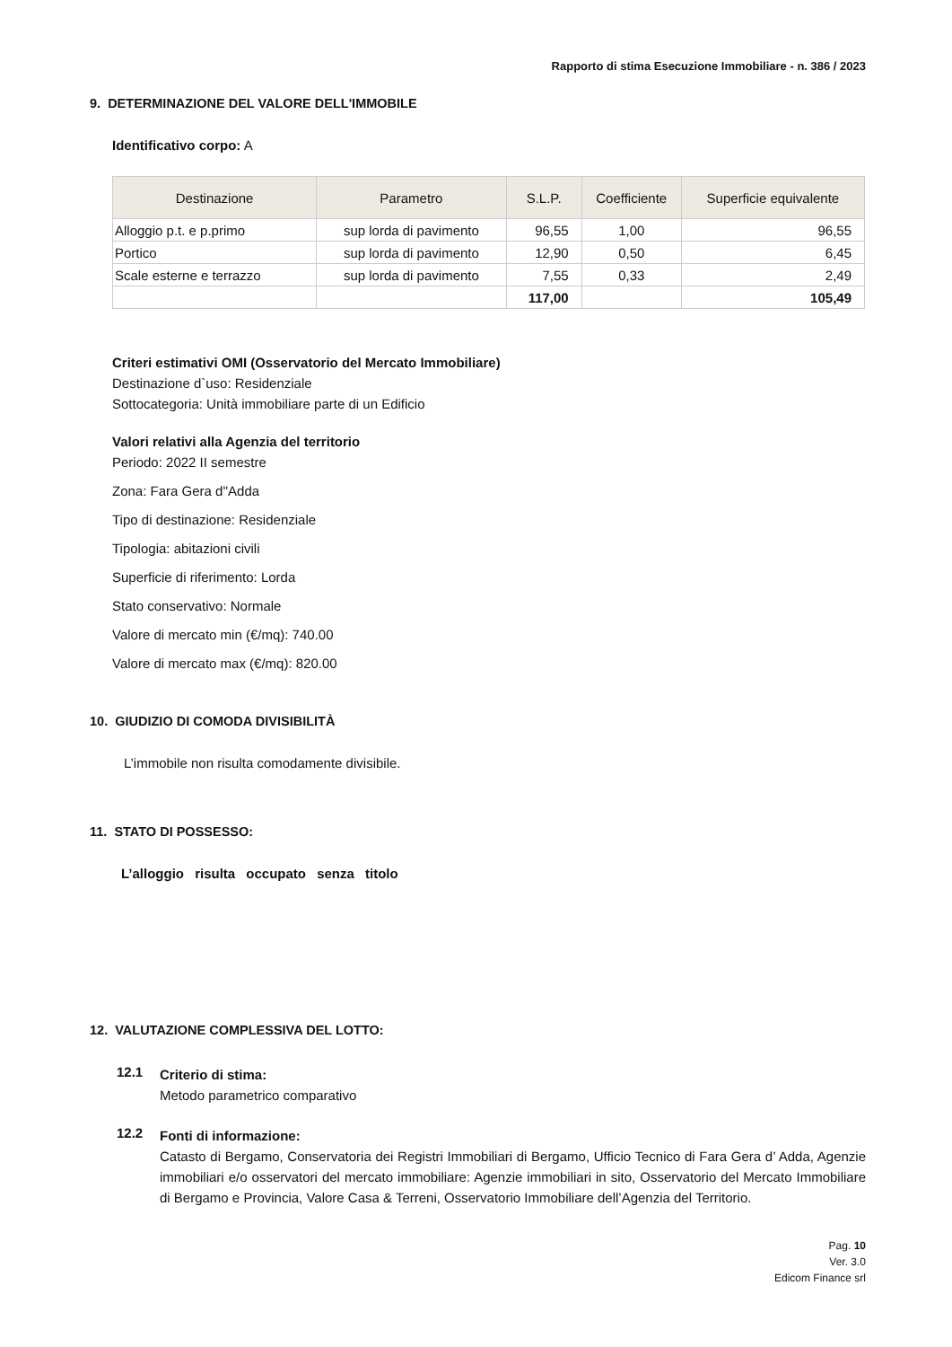Rapporto di stima Esecuzione Immobiliare - n. 386 / 2023
9. DETERMINAZIONE DEL VALORE DELL'IMMOBILE
Identificativo corpo: A
| Destinazione | Parametro | S.L.P. | Coefficiente | Superficie equivalente |
| --- | --- | --- | --- | --- |
| Alloggio p.t. e p.primo | sup lorda di pavimento | 96,55 | 1,00 | 96,55 |
| Portico | sup lorda di pavimento | 12,90 | 0,50 | 6,45 |
| Scale esterne e terrazzo | sup lorda di pavimento | 7,55 | 0,33 | 2,49 |
| | | 117,00 | | 105,49 |
Criteri estimativi OMI (Osservatorio del Mercato Immobiliare)
Destinazione d`uso: Residenziale
Sottocategoria: Unità immobiliare parte di un Edificio
Valori relativi alla Agenzia del territorio
Periodo: 2022 II semestre
Zona: Fara Gera d''Adda
Tipo di destinazione: Residenziale
Tipologia: abitazioni civili
Superficie di riferimento: Lorda
Stato conservativo: Normale
Valore di mercato min (€/mq): 740.00
Valore di mercato max (€/mq): 820.00
10. GIUDIZIO DI COMODA DIVISIBILITÀ
L’immobile non risulta comodamente divisibile.
11. STATO DI POSSESSO:
L’alloggio risulta occupato senza titolo
12. VALUTAZIONE COMPLESSIVA DEL LOTTO:
12.1
Criterio di stima:
Metodo parametrico comparativo
12.2
Fonti di informazione:
Catasto di Bergamo, Conservatoria dei Registri Immobiliari di Bergamo, Ufficio Tecnico di Fara Gera d’ Adda, Agenzie immobiliari e/o osservatori del mercato immobiliare: Agenzie immobiliari in sito, Osservatorio del Mercato Immobiliare di Bergamo e Provincia, Valore Casa & Terreni, Osservatorio Immobiliare dell’Agenzia del Territorio.
Pag. 10
Ver. 3.0
Edicom Finance srl